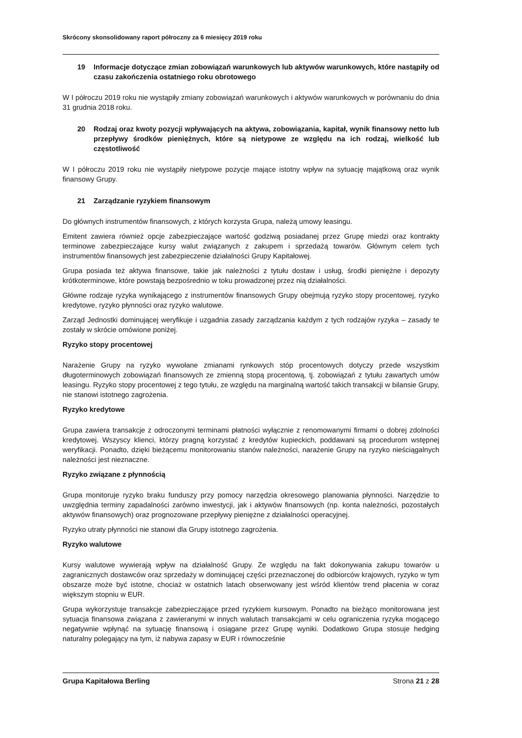Skrócony skonsolidowany raport półroczny za 6 miesięcy 2019 roku
19 Informacje dotyczące zmian zobowiązań warunkowych lub aktywów warunkowych, które nastąpiły od czasu zakończenia ostatniego roku obrotowego
W I półroczu 2019 roku nie wystąpiły zmiany zobowiązań warunkowych i aktywów warunkowych w porównaniu do dnia 31 grudnia 2018 roku.
20 Rodzaj oraz kwoty pozycji wpływających na aktywa, zobowiązania, kapitał, wynik finansowy netto lub przepływy środków pieniężnych, które są nietypowe ze względu na ich rodzaj, wielkość lub częstotliwość
W I półroczu 2019 roku nie wystąpiły nietypowe pozycje mające istotny wpływ na sytuację majątkową oraz wynik finansowy Grupy.
21 Zarządzanie ryzykiem finansowym
Do głównych instrumentów finansowych, z których korzysta Grupa, należą umowy leasingu.
Emitent zawiera również opcje zabezpieczające wartość godziwą posiadanej przez Grupę miedzi oraz kontrakty terminowe zabezpieczające kursy walut związanych z zakupem i sprzedażą towarów. Głównym celem tych instrumentów finansowych jest zabezpieczenie działalności Grupy Kapitałowej.
Grupa posiada też aktywa finansowe, takie jak należności z tytułu dostaw i usług, środki pieniężne i depozyty krótkoterminowe, które powstają bezpośrednio w toku prowadzonej przez nią działalności.
Główne rodzaje ryzyka wynikającego z instrumentów finansowych Grupy obejmują ryzyko stopy procentowej, ryzyko kredytowe, ryzyko płynności oraz ryzyko walutowe.
Zarząd Jednostki dominującej weryfikuje i uzgadnia zasady zarządzania każdym z tych rodzajów ryzyka – zasady te zostały w skrócie omówione poniżej.
Ryzyko stopy procentowej
Narażenie Grupy na ryzyko wywołane zmianami rynkowych stóp procentowych dotyczy przede wszystkim długoterminowych zobowiązań finansowych ze zmienną stopą procentową, tj. zobowiązań z tytułu zawartych umów leasingu. Ryzyko stopy procentowej z tego tytułu, ze względu na marginalną wartość takich transakcji w bilansie Grupy, nie stanowi istotnego zagrożenia.
Ryzyko kredytowe
Grupa zawiera transakcje z odroczonymi terminami płatności wyłącznie z renomowanymi firmami o dobrej zdolności kredytowej. Wszyscy klienci, którzy pragną korzystać z kredytów kupieckich, poddawani są procedurom wstępnej weryfikacji. Ponadto, dzięki bieżącemu monitorowaniu stanów należności, narażenie Grupy na ryzyko nieściągalnych należności jest nieznaczne.
Ryzyko związane z płynnością
Grupa monitoruje ryzyko braku funduszy przy pomocy narzędzia okresowego planowania płynności. Narzędzie to uwzględnia terminy zapadalności zarówno inwestycji, jak i aktywów finansowych (np. konta należności, pozostałych aktywów finansowych) oraz prognozowane przepływy pieniężne z działalności operacyjnej.
Ryzyko utraty płynności nie stanowi dla Grupy istotnego zagrożenia.
Ryzyko walutowe
Kursy walutowe wywierają wpływ na działalność Grupy. Ze względu na fakt dokonywania zakupu towarów u zagranicznych dostawców oraz sprzedaży w dominującej części przeznaczonej do odbiorców krajowych, ryzyko w tym obszarze może być istotne, chociaż w ostatnich latach obserwowany jest wśród klientów trend płacenia w coraz większym stopniu w EUR.
Grupa wykorzystuje transakcje zabezpieczające przed ryzykiem kursowym. Ponadto na bieżąco monitorowana jest sytuacja finansowa związana z zawieranymi w innych walutach transakcjami w celu ograniczenia ryzyka mogącego negatywnie wpłynąć na sytuację finansową i osiągane przez Grupę wyniki. Dodatkowo Grupa stosuje hedging naturalny polegający na tym, iż nabywa zapasy w EUR i równocześnie
Grupa Kapitałowa Berling Strona 21 z 28